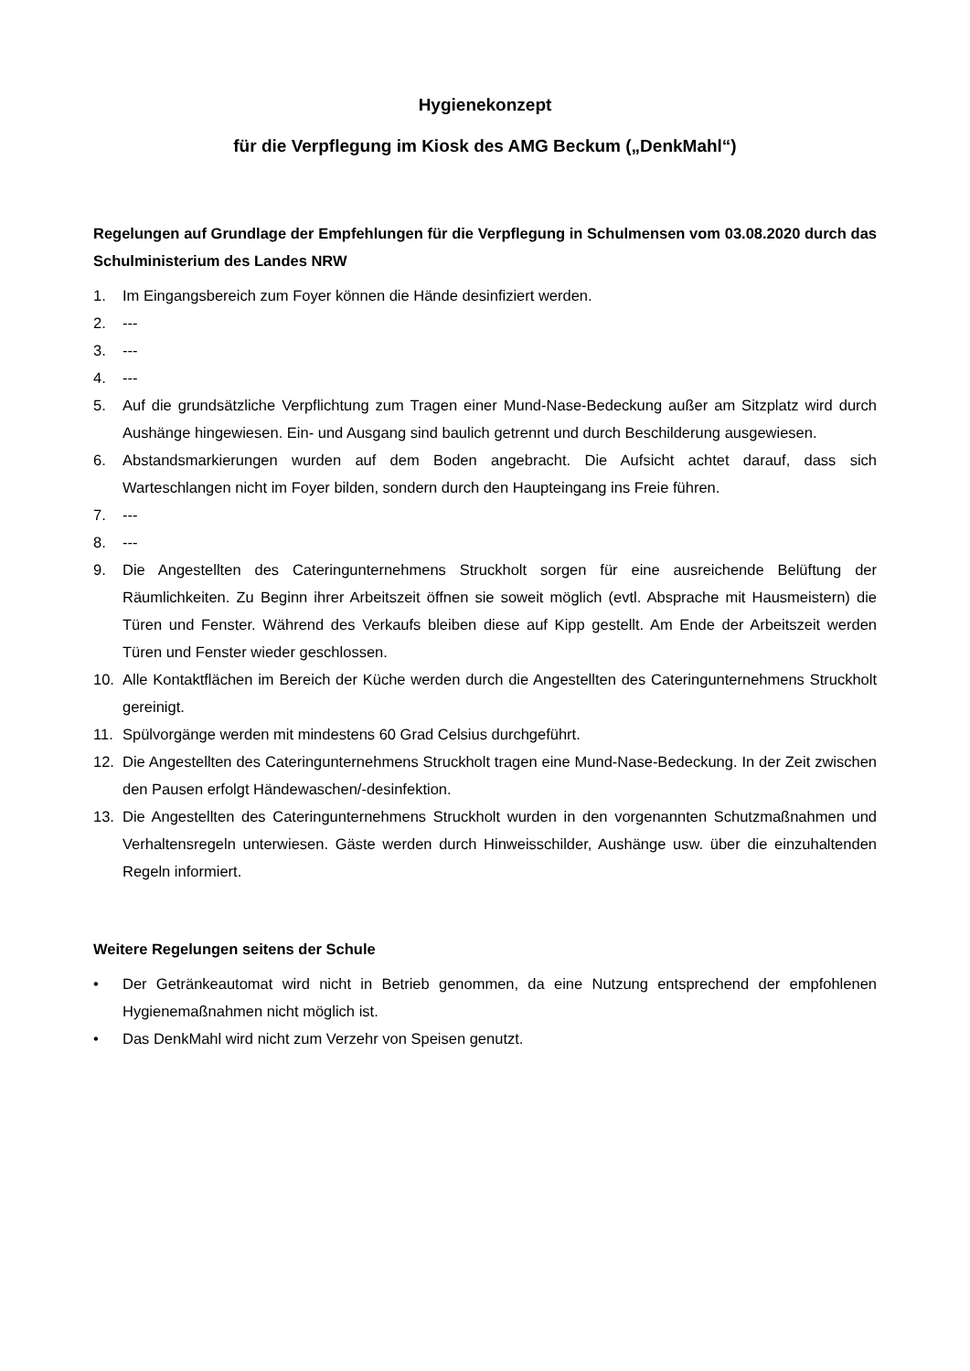Hygienekonzept
für die Verpflegung im Kiosk des AMG Beckum („DenkMahl“)
Regelungen auf Grundlage der Empfehlungen für die Verpflegung in Schulmensen vom 03.08.2020 durch das Schulministerium des Landes NRW
1. Im Eingangsbereich zum Foyer können die Hände desinfiziert werden.
2. ---
3. ---
4. ---
5. Auf die grundsätzliche Verpflichtung zum Tragen einer Mund-Nase-Bedeckung außer am Sitzplatz wird durch Aushänge hingewiesen. Ein- und Ausgang sind baulich getrennt und durch Beschilderung ausgewiesen.
6. Abstandsmarkierungen wurden auf dem Boden angebracht. Die Aufsicht achtet darauf, dass sich Warteschlangen nicht im Foyer bilden, sondern durch den Haupteingang ins Freie führen.
7. ---
8. ---
9. Die Angestellten des Cateringunternehmens Struckholt sorgen für eine ausreichende Belüftung der Räumlichkeiten. Zu Beginn ihrer Arbeitszeit öffnen sie soweit möglich (evtl. Absprache mit Hausmeistern) die Türen und Fenster. Während des Verkaufs bleiben diese auf Kipp gestellt. Am Ende der Arbeitszeit werden Türen und Fenster wieder geschlossen.
10. Alle Kontaktflächen im Bereich der Küche werden durch die Angestellten des Cateringunternehmens Struckholt gereinigt.
11. Spülvorgänge werden mit mindestens 60 Grad Celsius durchgeführt.
12. Die Angestellten des Cateringunternehmens Struckholt tragen eine Mund-Nase-Bedeckung. In der Zeit zwischen den Pausen erfolgt Händewaschen/-desinfektion.
13. Die Angestellten des Cateringunternehmens Struckholt wurden in den vorgenannten Schutzmaßnahmen und Verhaltensregeln unterwiesen. Gäste werden durch Hinweisschilder, Aushänge usw. über die einzuhaltenden Regeln informiert.
Weitere Regelungen seitens der Schule
• Der Getränkeautomat wird nicht in Betrieb genommen, da eine Nutzung entsprechend der empfohlenen Hygienemaßnahmen nicht möglich ist.
• Das DenkMahl wird nicht zum Verzehr von Speisen genutzt.